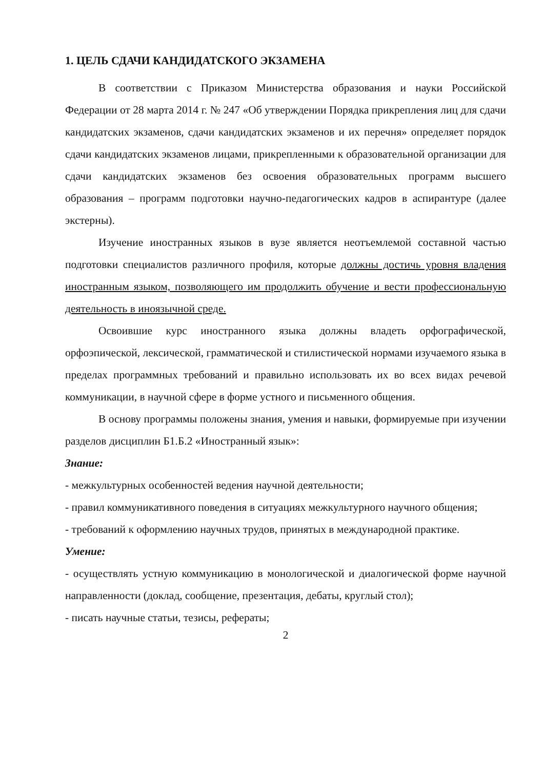1. ЦЕЛЬ СДАЧИ КАНДИДАТСКОГО ЭКЗАМЕНА
В соответствии с Приказом Министерства образования и науки Российской Федерации от 28 марта 2014 г. № 247 «Об утверждении Порядка прикрепления лиц для сдачи кандидатских экзаменов, сдачи кандидатских экзаменов и их перечня» определяет порядок сдачи кандидатских экзаменов лицами, прикрепленными к образовательной организации для сдачи кандидатских экзаменов без освоения образовательных программ высшего образования – программ подготовки научно-педагогических кадров в аспирантуре (далее экстерны).
Изучение иностранных языков в вузе является неотъемлемой составной частью подготовки специалистов различного профиля, которые должны достичь уровня владения иностранным языком, позволяющего им продолжить обучение и вести профессиональную деятельность в иноязычной среде.
Освоившие курс иностранного языка должны владеть орфографической, орфоэпической, лексической, грамматической и стилистической нормами изучаемого языка в пределах программных требований и правильно использовать их во всех видах речевой коммуникации, в научной сфере в форме устного и письменного общения.
В основу программы положены знания, умения и навыки, формируемые при изучении разделов дисциплин Б1.Б.2 «Иностранный язык»:
Знание:
- межкультурных особенностей ведения научной деятельности;
- правил коммуникативного поведения в ситуациях межкультурного научного общения;
- требований к оформлению научных трудов, принятых в международной практике.
Умение:
- осуществлять устную коммуникацию в монологической и диалогической форме научной направленности (доклад, сообщение, презентация, дебаты, круглый стол);
- писать научные статьи, тезисы, рефераты;
2